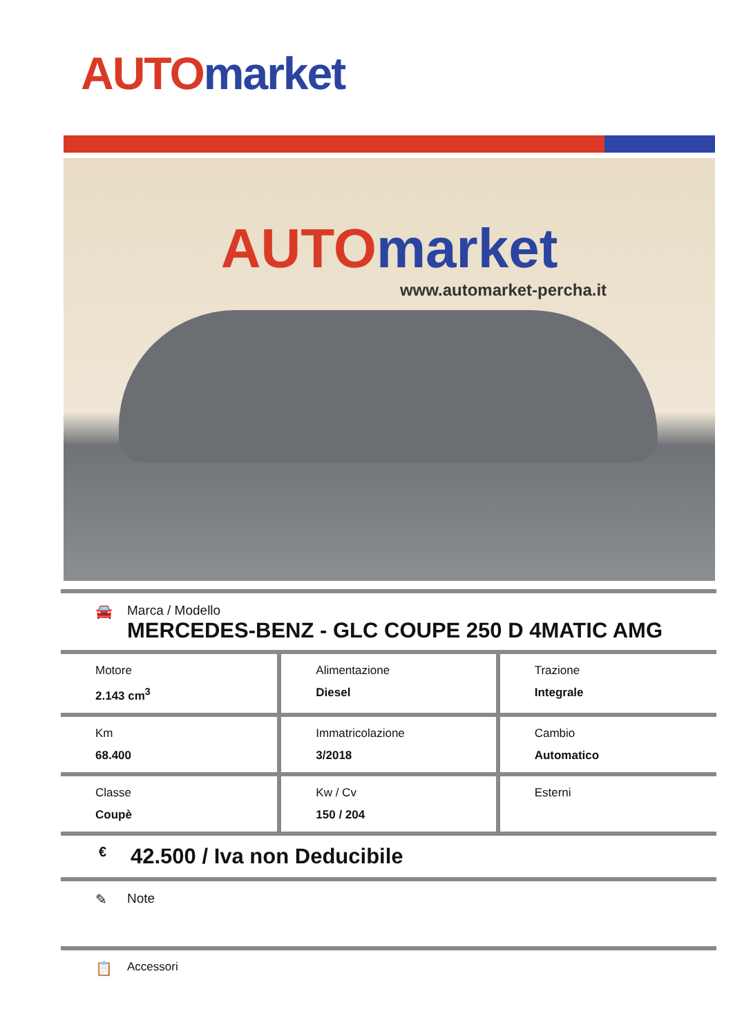AUTO market
AUTO market
www.automarket-percha.it
🚘 Marca / Modello
MERCEDES-BENZ - GLC COUPE 250 D 4MATIC AMG
| Motore 2.143 cm<sup>3</sup> | Alimentazione Diesel | Trazione Integrale |
| Km 68.400 | Immatricolazione 3/2018 | Cambio Automatico |
| Classe Coupè | Kw / Cv 150 / 204 | Esterni |
€
42.500 / Iva non Deducibile
✎ Note
📋
Accessori